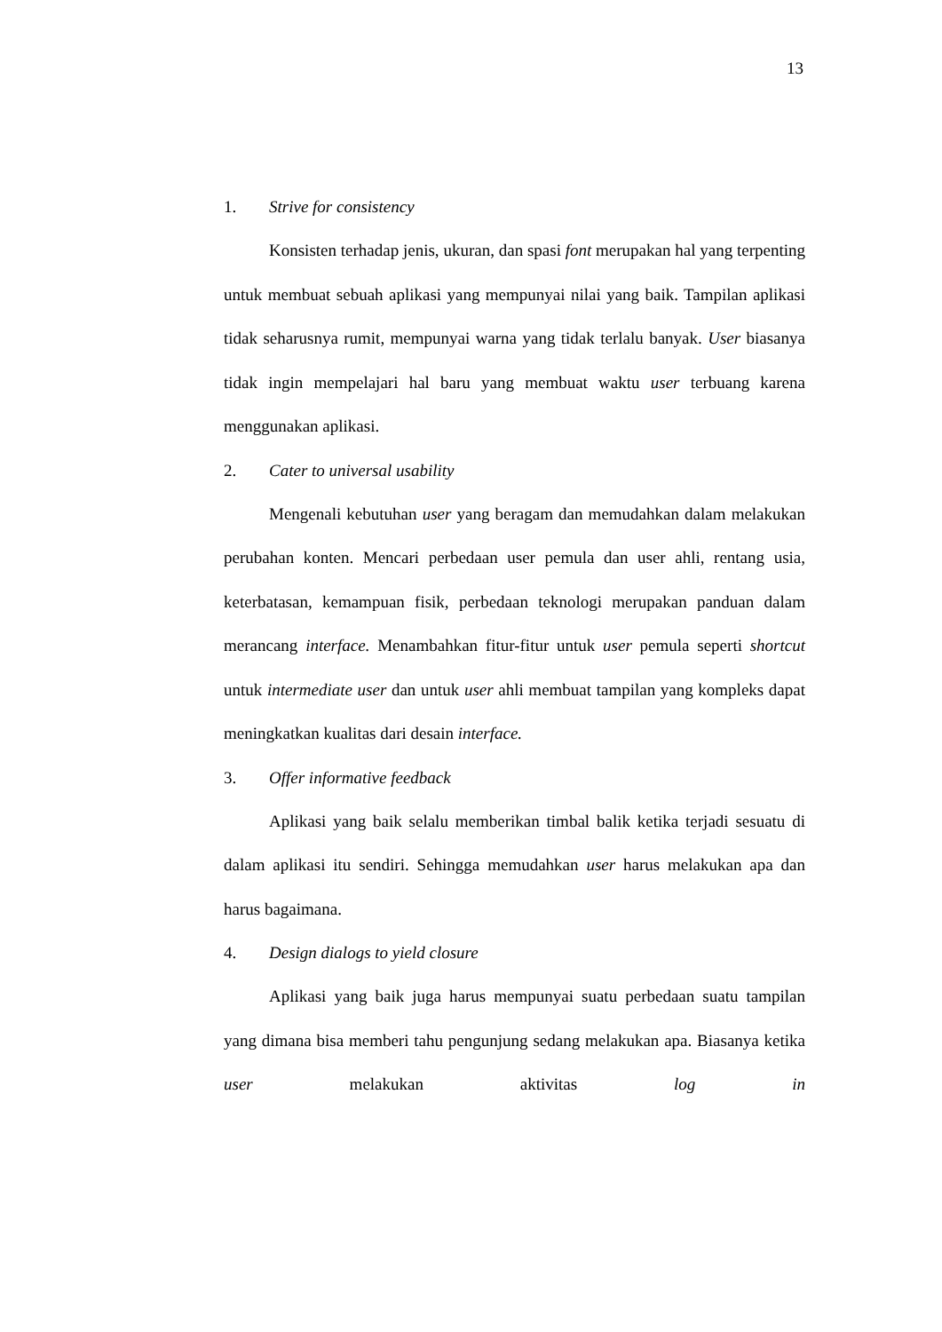13
1. Strive for consistency
Konsisten terhadap jenis, ukuran, dan spasi font merupakan hal yang terpenting untuk membuat sebuah aplikasi yang mempunyai nilai yang baik. Tampilan aplikasi tidak seharusnya rumit, mempunyai warna yang tidak terlalu banyak. User biasanya tidak ingin mempelajari hal baru yang membuat waktu user terbuang karena menggunakan aplikasi.
2. Cater to universal usability
Mengenali kebutuhan user yang beragam dan memudahkan dalam melakukan perubahan konten. Mencari perbedaan user pemula dan user ahli, rentang usia, keterbatasan, kemampuan fisik, perbedaan teknologi merupakan panduan dalam merancang interface. Menambahkan fitur-fitur untuk user pemula seperti shortcut untuk intermediate user dan untuk user ahli membuat tampilan yang kompleks dapat meningkatkan kualitas dari desain interface.
3. Offer informative feedback
Aplikasi yang baik selalu memberikan timbal balik ketika terjadi sesuatu di dalam aplikasi itu sendiri. Sehingga memudahkan user harus melakukan apa dan harus bagaimana.
4. Design dialogs to yield closure
Aplikasi yang baik juga harus mempunyai suatu perbedaan suatu tampilan yang dimana bisa memberi tahu pengunjung sedang melakukan apa. Biasanya ketika user melakukan aktivitas log in